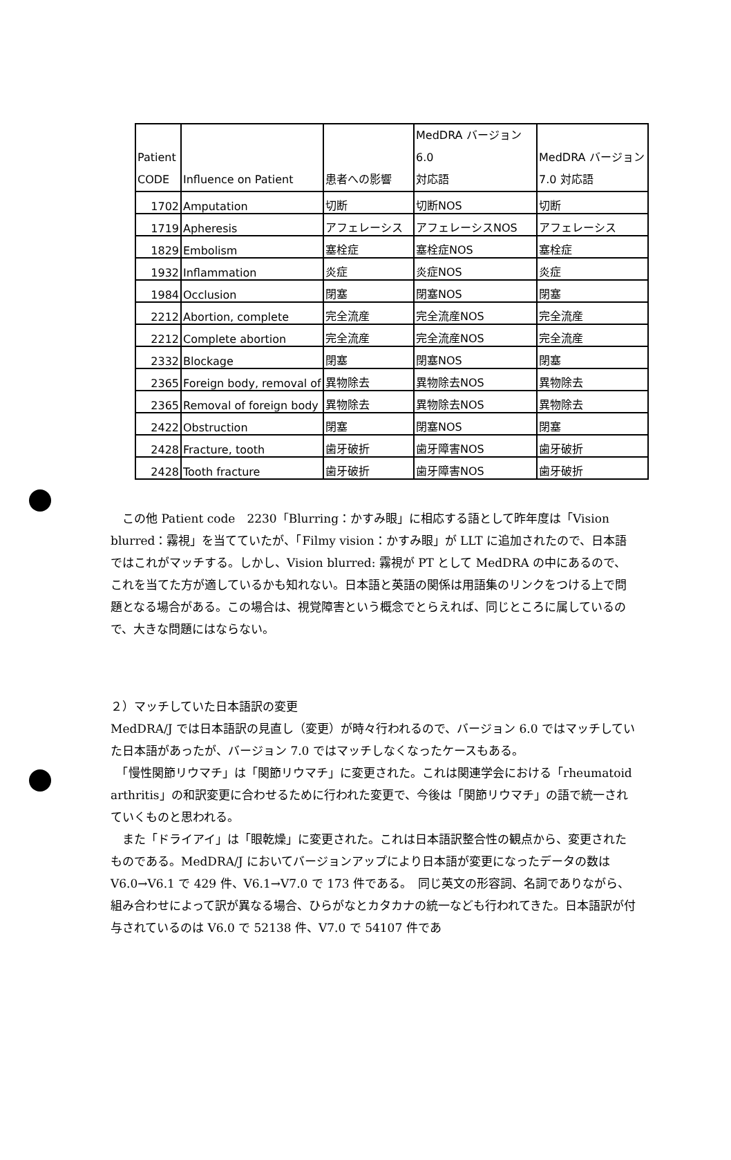| Patient CODE | Influence on Patient | 患者への影響 | MedDRA バージョン 6.0 対応語 | MedDRA バージョン 7.0 対応語 |
| 1702 | Amputation | 切断 | 切断NOS | 切断 |
| 1719 | Apheresis | アフェレーシス | アフェレーシスNOS | アフェレーシス |
| 1829 | Embolism | 塞栓症 | 塞栓症NOS | 塞栓症 |
| 1932 | Inflammation | 炎症 | 炎症NOS | 炎症 |
| 1984 | Occlusion | 閉塞 | 閉塞NOS | 閉塞 |
| 2212 | Abortion, complete | 完全流産 | 完全流産NOS | 完全流産 |
| 2212 | Complete abortion | 完全流産 | 完全流産NOS | 完全流産 |
| 2332 | Blockage | 閉塞 | 閉塞NOS | 閉塞 |
| 2365 | Foreign body, removal of | 異物除去 | 異物除去NOS | 異物除去 |
| 2365 | Removal of foreign body | 異物除去 | 異物除去NOS | 異物除去 |
| 2422 | Obstruction | 閉塞 | 閉塞NOS | 閉塞 |
| 2428 | Fracture, tooth | 歯牙破折 | 歯牙障害NOS | 歯牙破折 |
| 2428 | Tooth fracture | 歯牙破折 | 歯牙障害NOS | 歯牙破折 |
　この他 Patient code　2230「Blurring：かすみ眼」に相応する語として昨年度は「Vision blurred：霧視」を当てていたが、「Filmy vision：かすみ眼」が LLT に追加されたので、日本語ではこれがマッチする。しかし、Vision blurred: 霧視が PT として MedDRA の中にあるので、これを当てた方が適しているかも知れない。日本語と英語の関係は用語集のリンクをつける上で問題となる場合がある。この場合は、視覚障害という概念でとらえれば、同じところに属しているので、大きな問題にはならない。
２）マッチしていた日本語訳の変更
MedDRA/J では日本語訳の見直し（変更）が時々行われるので、バージョン 6.0 ではマッチしていた日本語があったが、バージョン 7.0 ではマッチしなくなったケースもある。
　「慢性関節リウマチ」は「関節リウマチ」に変更された。これは関連学会における「rheumatoid arthritis」の和訳変更に合わせるために行われた変更で、今後は「関節リウマチ」の語で統一されていくものと思われる。
　また「ドライアイ」は「眼乾燥」に変更された。これは日本語訳整合性の観点から、変更されたものである。MedDRA/J においてバージョンアップにより日本語が変更になったデータの数は V6.0→V6.1 で 429 件、V6.1→V7.0 で 173 件である。　同じ英文の形容詞、名詞でありながら、組み合わせによって訳が異なる場合、ひらがなとカタカナの統一なども行われてきた。日本語訳が付与されているのは V6.0 で 52138 件、V7.0 で 54107 件であ